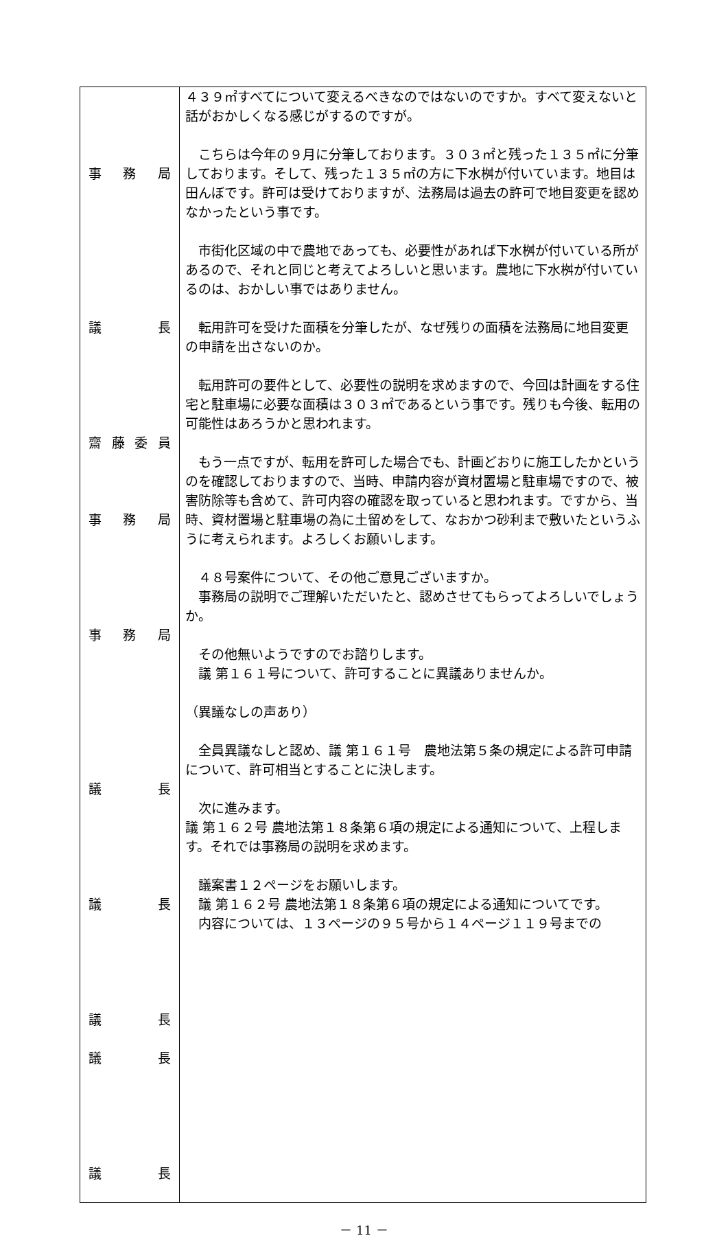| 事 務 局 議 長 齋 藤 委 員 事 務 局 事 務 局 議 長 議 長 議 長 議 長 議 長 | ４３９㎡すべてについて変えるべきなのではないのですか。すべて変えないと話がおかしくなる感じがするのですが。 こちらは今年の９月に分筆しております。３０３㎡と残った１３５㎡に分筆しております。そして、残った１３５㎡の方に下水桝が付いています。地目は田んぼです。許可は受けておりますが、法務局は過去の許可で地目変更を認めなかったという事です。 市街化区域の中で農地であっても、必要性があれば下水桝が付いている所があるので、それと同じと考えてよろしいと思います。農地に下水桝が付いているのは、おかしい事ではありません。 転用許可を受けた面積を分筆したが、なぜ残りの面積を法務局に地目変更の申請を出さないのか。 転用許可の要件として、必要性の説明を求めますので、今回は計画をする住宅と駐車場に必要な面積は３０３㎡であるという事です。残りも今後、転用の可能性はあろうかと思われます。 もう一点ですが、転用を許可した場合でも、計画どおりに施工したかというのを確認しておりますので、当時、申請内容が資材置場と駐車場ですので、被害防除等も含めて、許可内容の確認を取っていると思われます。ですから、当時、資材置場と駐車場の為に土留めをして、なおかつ砂利まで敷いたというふうに考えられます。よろしくお願いします。 ４８号案件について、その他ご意見ございますか。 事務局の説明でご理解いただいたと、認めさせてもらってよろしいでしょうか。 その他無いようですのでお諮りします。 議 第１６１号について、許可することに異議ありませんか。 （異議なしの声あり） 全員異議なしと認め、議 第１６１号 農地法第５条の規定による許可申請について、許可相当とすることに決します。 次に進みます。 議 第１６２号 農地法第１８条第６項の規定による通知について、上程します。それでは事務局の説明を求めます。 議案書１２ページをお願いします。 議 第１６２号 農地法第１８条第６項の規定による通知についてです。 内容については、１３ページの９５号から１４ページ１１９号までの |
－ 11 －